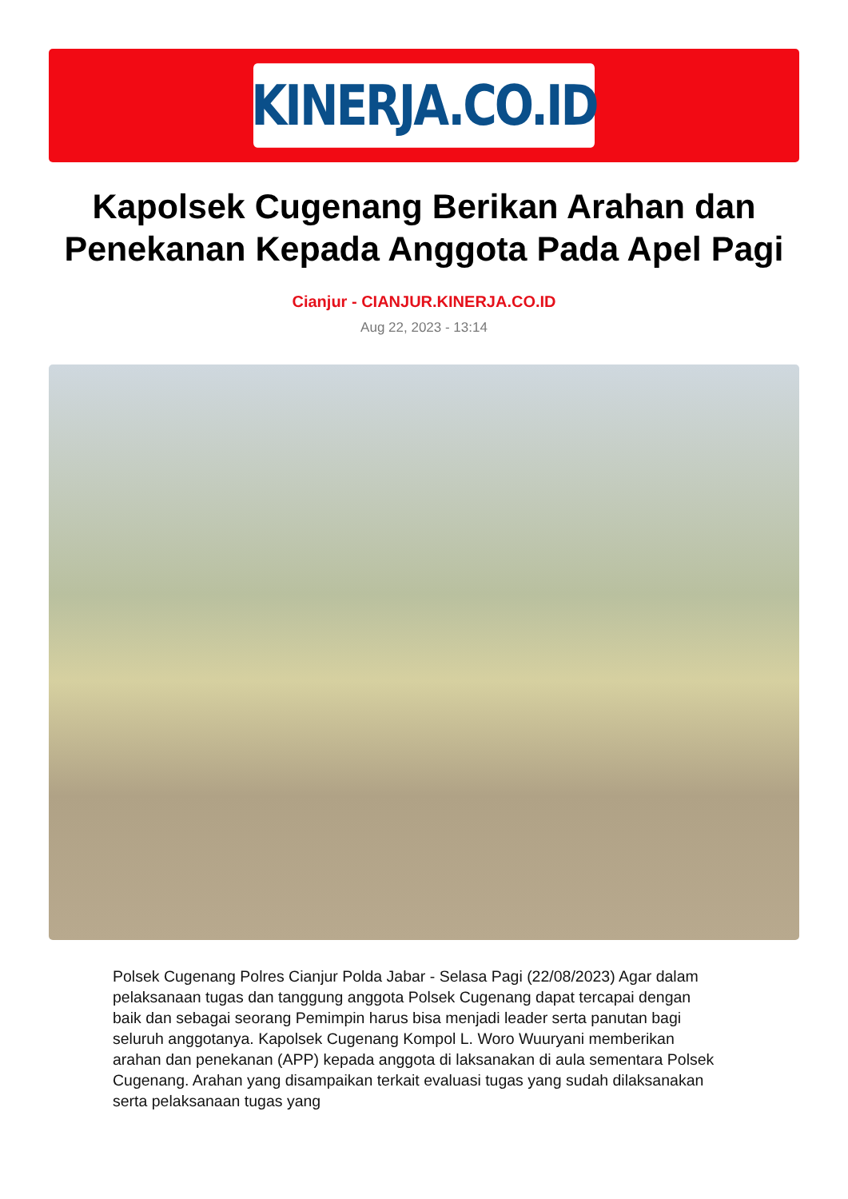KINERJA.CO.ID
Kapolsek Cugenang Berikan Arahan dan Penekanan Kepada Anggota Pada Apel Pagi
Cianjur - CIANJUR.KINERJA.CO.ID
Aug 22, 2023 - 13:14
Polsek Cugenang Polres Cianjur Polda Jabar - Selasa Pagi (22/08/2023) Agar dalam pelaksanaan tugas dan tanggung anggota Polsek Cugenang dapat tercapai dengan baik dan sebagai seorang Pemimpin harus bisa menjadi leader serta panutan bagi seluruh anggotanya. Kapolsek Cugenang Kompol L. Woro Wuuryani memberikan arahan dan penekanan (APP) kepada anggota di laksanakan di aula sementara Polsek Cugenang. Arahan yang disampaikan terkait evaluasi tugas yang sudah dilaksanakan serta pelaksanaan tugas yang